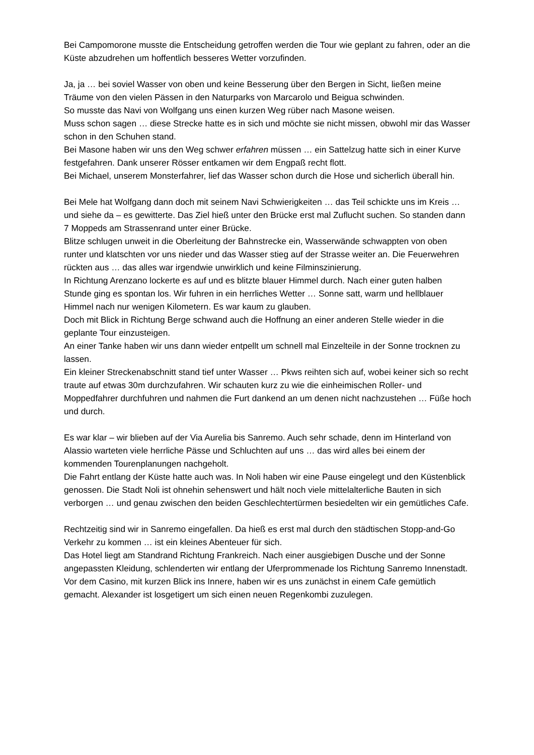Bei Campomorone musste die Entscheidung getroffen werden die Tour wie geplant zu fahren, oder an die Küste abzudrehen um hoffentlich besseres Wetter vorzufinden.
Ja, ja … bei soviel Wasser von oben und keine Besserung über den Bergen in Sicht, ließen meine Träume von den vielen Pässen in den Naturparks von Marcarolo und Beigua schwinden.
So musste das Navi von Wolfgang uns einen kurzen Weg rüber nach Masone weisen.
Muss schon sagen … diese Strecke hatte es in sich und möchte sie nicht missen, obwohl mir das Wasser schon in den Schuhen stand.
Bei Masone haben wir uns den Weg schwer erfahren müssen … ein Sattelzug hatte sich in einer Kurve festgefahren. Dank unserer Rösser entkamen wir dem Engpaß recht flott.
Bei Michael, unserem Monsterfahrer, lief das Wasser schon durch die Hose und sicherlich überall hin.
Bei Mele hat Wolfgang dann doch mit seinem Navi Schwierigkeiten … das Teil schickte uns im Kreis … und siehe da – es gewitterte. Das Ziel hieß unter den Brücke erst mal Zuflucht suchen. So standen dann 7 Moppeds am Strassenrand unter einer Brücke.
Blitze schlugen unweit in die Oberleitung der Bahnstrecke ein, Wasserwände schwappten von oben runter und klatschten vor uns nieder und das Wasser stieg auf der Strasse weiter an. Die Feuerwehren rückten aus … das alles war irgendwie unwirklich und keine Filminszinierung.
In Richtung Arenzano lockerte es auf und es blitzte blauer Himmel durch. Nach einer guten halben Stunde ging es spontan los. Wir fuhren in ein herrliches Wetter … Sonne satt, warm und hellblauer Himmel nach nur wenigen Kilometern. Es war kaum zu glauben.
Doch mit Blick in Richtung Berge schwand auch die Hoffnung an einer anderen Stelle wieder in die geplante Tour einzusteigen.
An einer Tanke haben wir uns dann wieder entpellt um schnell mal Einzelteile in der Sonne trocknen zu lassen.
Ein kleiner Streckenabschnitt stand tief unter Wasser … Pkws reihten sich auf, wobei keiner sich so recht traute auf etwas 30m durchzufahren. Wir schauten kurz zu wie die einheimischen Roller- und Moppedfahrer durchfuhren und nahmen die Furt dankend an um denen nicht nachzustehen … Füße hoch und durch.
Es war klar – wir blieben auf der Via Aurelia bis Sanremo. Auch sehr schade, denn im Hinterland von Alassio warteten viele herrliche Pässe und Schluchten auf uns … das wird alles bei einem der kommenden Tourenplanungen nachgeholt.
Die Fahrt entlang der Küste hatte auch was. In Noli haben wir eine Pause eingelegt und den Küstenblick genossen. Die Stadt Noli ist ohnehin sehenswert und hält noch viele mittelalterliche Bauten in sich verborgen … und genau zwischen den beiden Geschlechtertürmen besiedelten wir ein gemütliches Cafe.
Rechtzeitig sind wir in Sanremo eingefallen. Da hieß es erst mal durch den städtischen Stopp-and-Go Verkehr zu kommen … ist ein kleines Abenteuer für sich.
Das Hotel liegt am Standrand Richtung Frankreich. Nach einer ausgiebigen Dusche und der Sonne angepassten Kleidung, schlenderten wir entlang der Uferprommenade los Richtung Sanremo Innenstadt.
Vor dem Casino, mit kurzen Blick ins Innere, haben wir es uns zunächst in einem Cafe gemütlich gemacht. Alexander ist losgetigert um sich einen neuen Regenkombi zuzulegen.